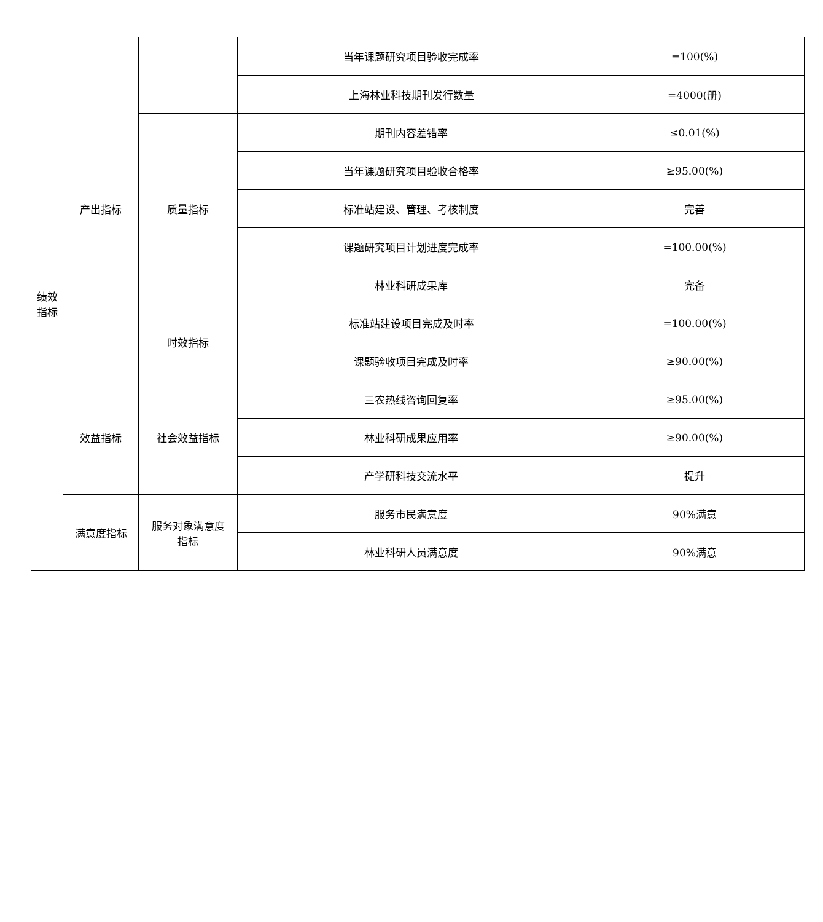| 绩效 指标 | 产出指标 | | 当年课题研究项目验收完成率 | =100(%) |
| | | | 上海林业科技期刊发行数量 | =4000(册) |
| | | 质量指标 | 期刊内容差错率 | ≤0.01(%) |
| | | | 当年课题研究项目验收合格率 | ≥95.00(%) |
| | | | 标准站建设、管理、考核制度 | 完善 |
| | | | 课题研究项目计划进度完成率 | =100.00(%) |
| | | | 林业科研成果库 | 完备 |
| | | 时效指标 | 标准站建设项目完成及时率 | =100.00(%) |
| | | | 课题验收项目完成及时率 | ≥90.00(%) |
| | 效益指标 | 社会效益指标 | 三农热线咨询回复率 | ≥95.00(%) |
| | | | 林业科研成果应用率 | ≥90.00(%) |
| | | | 产学研科技交流水平 | 提升 |
| | 满意度指标 | 服务对象满意度 指标 | 服务市民满意度 | 90%满意 |
| | | | 林业科研人员满意度 | 90%满意 |